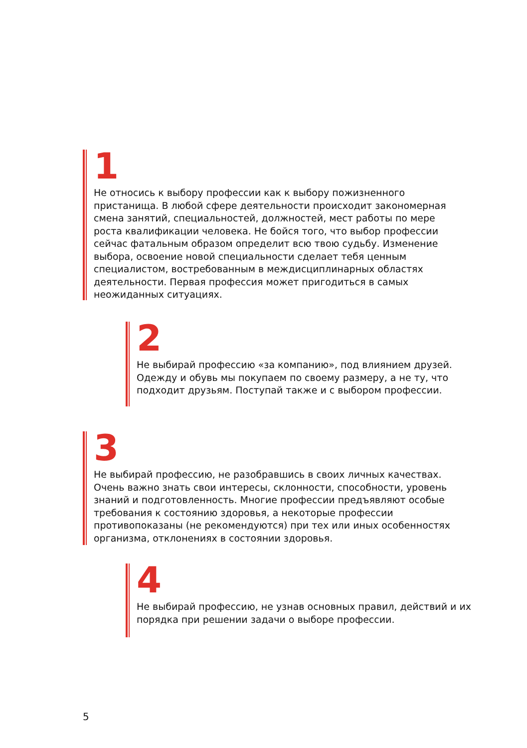1
Не относись к выбору профессии как к выбору пожизненного пристанища. В любой сфере деятельности происходит закономерная смена занятий, специальностей, должностей, мест работы по мере роста квалификации человека. Не бойся того, что выбор профессии сейчас фатальным образом определит всю твою судьбу. Изменение выбора, освоение новой специальности сделает тебя ценным специалистом, востребованным в междисциплинарных областях деятельности. Первая профессия может пригодиться в самых неожиданных ситуациях.
2
Не выбирай профессию «за компанию», под влиянием друзей. Одежду и обувь мы покупаем по своему размеру, а не ту, что подходит друзьям. Поступай также и с выбором профессии.
3
Не выбирай профессию, не разобравшись в своих личных качествах. Очень важно знать свои интересы, склонности, способности, уровень знаний и подготовленность. Многие профессии предъявляют особые требования к состоянию здоровья, а некоторые профессии противопоказаны (не рекомендуются) при тех или иных особенностях организма, отклонениях в состоянии здоровья.
4
Не выбирай профессию, не узнав основных правил, действий и их порядка при решении задачи о выборе профессии.
5